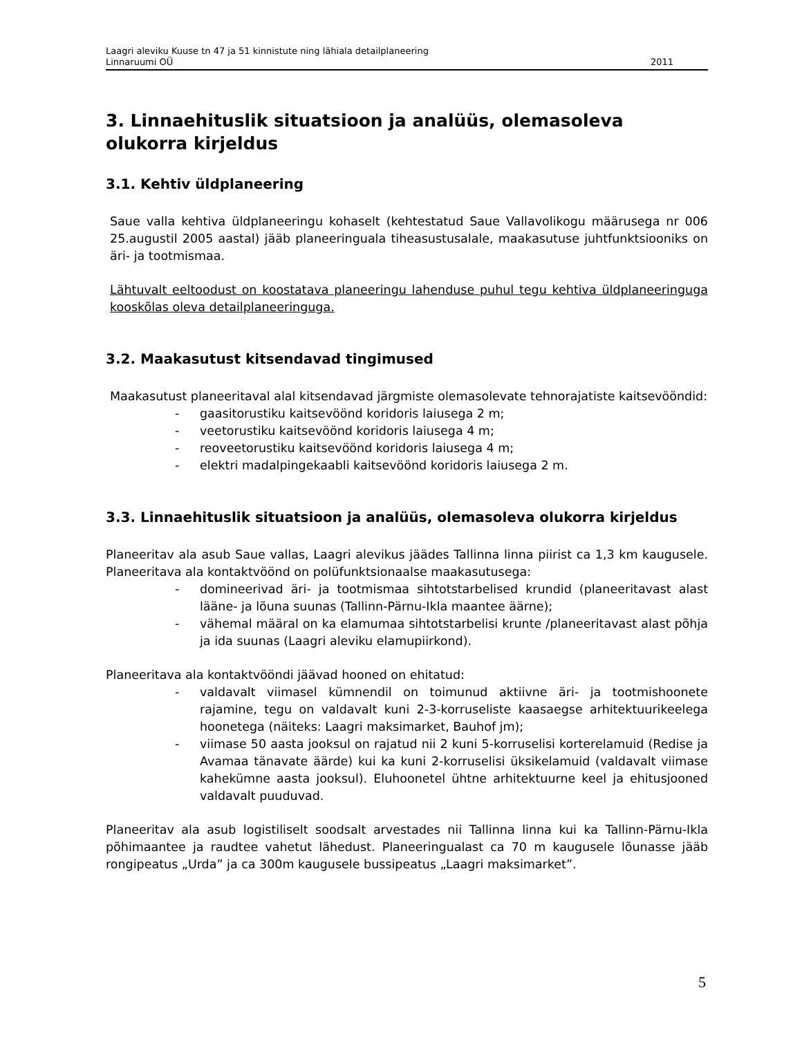Laagri aleviku Kuuse tn 47 ja 51 kinnistute ning lähiala detailplaneering
Linnaruumi OÜ 2011
3. Linnaehituslik situatsioon ja analüüs, olemasoleva olukorra kirjeldus
3.1. Kehtiv üldplaneering
Saue valla kehtiva üldplaneeringu kohaselt (kehtestatud Saue Vallavolikogu määrusega nr 006 25.augustil 2005 aastal) jääb planeeringuala tiheasustusalale, maakasutuse juhtfunktsiooniks on äri- ja tootmismaa.
Lähtuvalt eeltoodust on koostatava planeeringu lahenduse puhul tegu kehtiva üldplaneeringuga kooskõlas oleva detailplaneeringuga.
3.2. Maakasutust kitsendavad tingimused
Maakasutust planeeritaval alal kitsendavad järgmiste olemasolevate tehnorajatiste kaitsevööndid:
- gaasitorustiku kaitsevöönd koridoris laiusega 2 m;
- veetorustiku kaitsevöönd koridoris laiusega 4 m;
- reoveetorustiku kaitsevöönd koridoris laiusega 4 m;
- elektri madalpingekaabli kaitsevöönd koridoris laiusega 2 m.
3.3. Linnaehituslik situatsioon ja analüüs, olemasoleva olukorra kirjeldus
Planeeritav ala asub Saue vallas, Laagri alevikus jäädes Tallinna linna piirist ca 1,3 km kaugusele. Planeeritava ala kontaktvöönd on polüfunktsionaalse maakasutusega:
- domineerivad äri- ja tootmismaa sihtotstarbelised krundid (planeeritavast alast lääne- ja lõuna suunas (Tallinn-Pärnu-Ikla maantee äärne);
- vähemal määral on ka elamumaa sihtotstarbelisi krunte /planeeritavast alast põhja ja ida suunas (Laagri aleviku elamupiirkond).
Planeeritava ala kontaktvööndi jäävad hooned on ehitatud:
- valdavalt viimasel kümnendil on toimunud aktiivne äri- ja tootmishoonete rajamine, tegu on valdavalt kuni 2-3-korruseliste kaasaegse arhitektuurikeelega hoonetega (näiteks: Laagri maksimarket, Bauhof jm);
- viimase 50 aasta jooksul on rajatud nii 2 kuni 5-korruselisi korterelamuid (Redise ja Avamaa tänavate äärde) kui ka kuni 2-korruselisi üksikelamuid (valdavalt viimase kahekümne aasta jooksul). Eluhoonetel ühtne arhitektuurne keel ja ehitusjooned valdavalt puuduvad.
Planeeritav ala asub logistiliselt soodsalt arvestades nii Tallinna linna kui ka Tallinn-Pärnu-Ikla põhimaantee ja raudtee vahetut lähedust. Planeeringualast ca 70 m kaugusele lõunasse jääb rongipeatus „Urda” ja ca 300m kaugusele bussipeatus „Laagri maksimarket”.
5